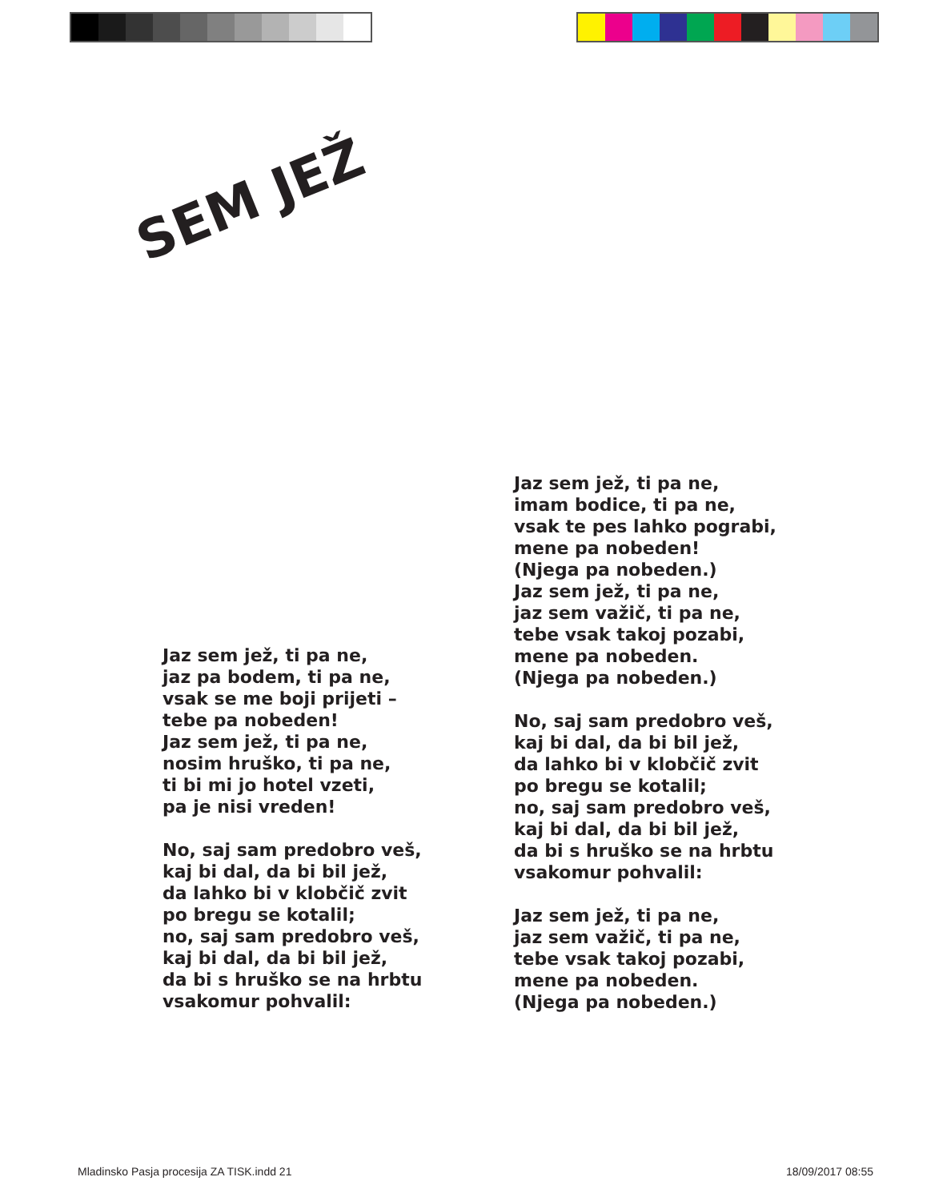SEM JEŽ
Jaz sem jež, ti pa ne,
jaz pa bodem, ti pa ne,
vsak se me boji prijeti –
tebe pa nobeden!
Jaz sem jež, ti pa ne,
nosim hruško, ti pa ne,
ti bi mi jo hotel vzeti,
pa je nisi vreden!
No, saj sam predobro veš,
kaj bi dal, da bi bil jež,
da lahko bi v klobčič zvit
po bregu se kotalil;
no, saj sam predobro veš,
kaj bi dal, da bi bil jež,
da bi s hruško se na hrbtu
vsakomur pohvalil:
Jaz sem jež, ti pa ne,
imam bodice, ti pa ne,
vsak te pes lahko pograbi,
mene pa nobeden!
(Njega pa nobeden.)
Jaz sem jež, ti pa ne,
jaz sem važič, ti pa ne,
tebe vsak takoj pozabi,
mene pa nobeden.
(Njega pa nobeden.)
No, saj sam predobro veš,
kaj bi dal, da bi bil jež,
da lahko bi v klobčič zvit
po bregu se kotalil;
no, saj sam predobro veš,
kaj bi dal, da bi bil jež,
da bi s hruško se na hrbtu
vsakomur pohvalil:
Jaz sem jež, ti pa ne,
jaz sem važič, ti pa ne,
tebe vsak takoj pozabi,
mene pa nobeden.
(Njega pa nobeden.)
Mladinsko Pasja procesija ZA TISK.indd 21
18/09/2017 08:55